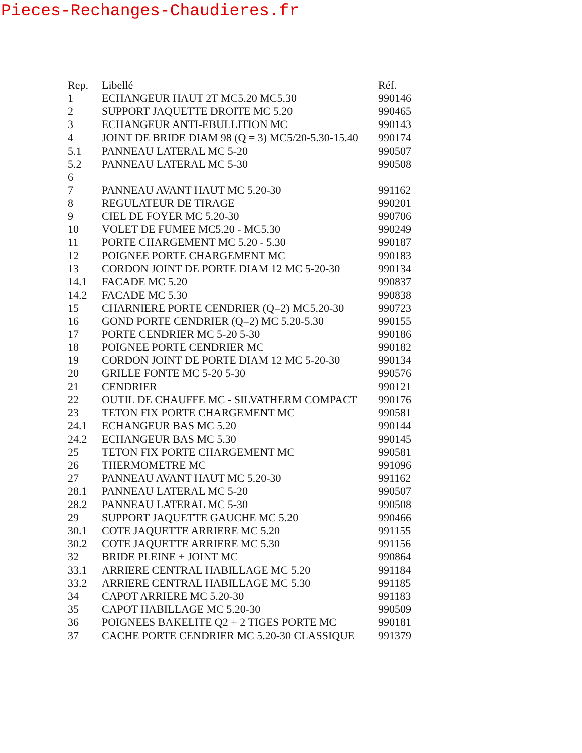Pieces-Rechanges-Chaudieres.fr
| Rep. | Libellé | Réf. |
| --- | --- | --- |
| 1 | ECHANGEUR HAUT 2T MC5.20 MC5.30 | 990146 |
| 2 | SUPPORT JAQUETTE DROITE MC 5.20 | 990465 |
| 3 | ECHANGEUR ANTI-EBULLITION MC | 990143 |
| 4 | JOINT DE BRIDE DIAM 98 (Q = 3) MC5/20-5.30-15.40 | 990174 |
| 5.1 | PANNEAU LATERAL MC 5-20 | 990507 |
| 5.2 | PANNEAU LATERAL MC 5-30 | 990508 |
| 6 | | |
| 7 | PANNEAU AVANT HAUT MC 5.20-30 | 991162 |
| 8 | REGULATEUR DE TIRAGE | 990201 |
| 9 | CIEL DE FOYER MC 5.20-30 | 990706 |
| 10 | VOLET DE FUMEE MC5.20 - MC5.30 | 990249 |
| 11 | PORTE CHARGEMENT MC 5.20 - 5.30 | 990187 |
| 12 | POIGNEE PORTE CHARGEMENT MC | 990183 |
| 13 | CORDON JOINT DE PORTE DIAM 12 MC 5-20-30 | 990134 |
| 14.1 | FACADE MC 5.20 | 990837 |
| 14.2 | FACADE MC 5.30 | 990838 |
| 15 | CHARNIERE PORTE CENDRIER (Q=2) MC5.20-30 | 990723 |
| 16 | GOND PORTE CENDRIER (Q=2) MC 5.20-5.30 | 990155 |
| 17 | PORTE CENDRIER MC 5-20 5-30 | 990186 |
| 18 | POIGNEE PORTE CENDRIER MC | 990182 |
| 19 | CORDON JOINT DE PORTE DIAM 12 MC 5-20-30 | 990134 |
| 20 | GRILLE FONTE MC 5-20 5-30 | 990576 |
| 21 | CENDRIER | 990121 |
| 22 | OUTIL DE CHAUFFE MC - SILVATHERM COMPACT | 990176 |
| 23 | TETON FIX PORTE CHARGEMENT MC | 990581 |
| 24.1 | ECHANGEUR BAS MC 5.20 | 990144 |
| 24.2 | ECHANGEUR BAS MC 5.30 | 990145 |
| 25 | TETON FIX PORTE CHARGEMENT MC | 990581 |
| 26 | THERMOMETRE MC | 991096 |
| 27 | PANNEAU AVANT HAUT MC 5.20-30 | 991162 |
| 28.1 | PANNEAU LATERAL MC 5-20 | 990507 |
| 28.2 | PANNEAU LATERAL MC 5-30 | 990508 |
| 29 | SUPPORT JAQUETTE GAUCHE MC 5.20 | 990466 |
| 30.1 | COTE JAQUETTE ARRIERE MC 5.20 | 991155 |
| 30.2 | COTE JAQUETTE ARRIERE MC 5.30 | 991156 |
| 32 | BRIDE PLEINE + JOINT MC | 990864 |
| 33.1 | ARRIERE CENTRAL HABILLAGE MC 5.20 | 991184 |
| 33.2 | ARRIERE CENTRAL HABILLAGE MC 5.30 | 991185 |
| 34 | CAPOT ARRIERE MC 5.20-30 | 991183 |
| 35 | CAPOT HABILLAGE MC 5.20-30 | 990509 |
| 36 | POIGNEES BAKELITE Q2 + 2 TIGES PORTE MC | 990181 |
| 37 | CACHE PORTE CENDRIER MC 5.20-30 CLASSIQUE | 991379 |